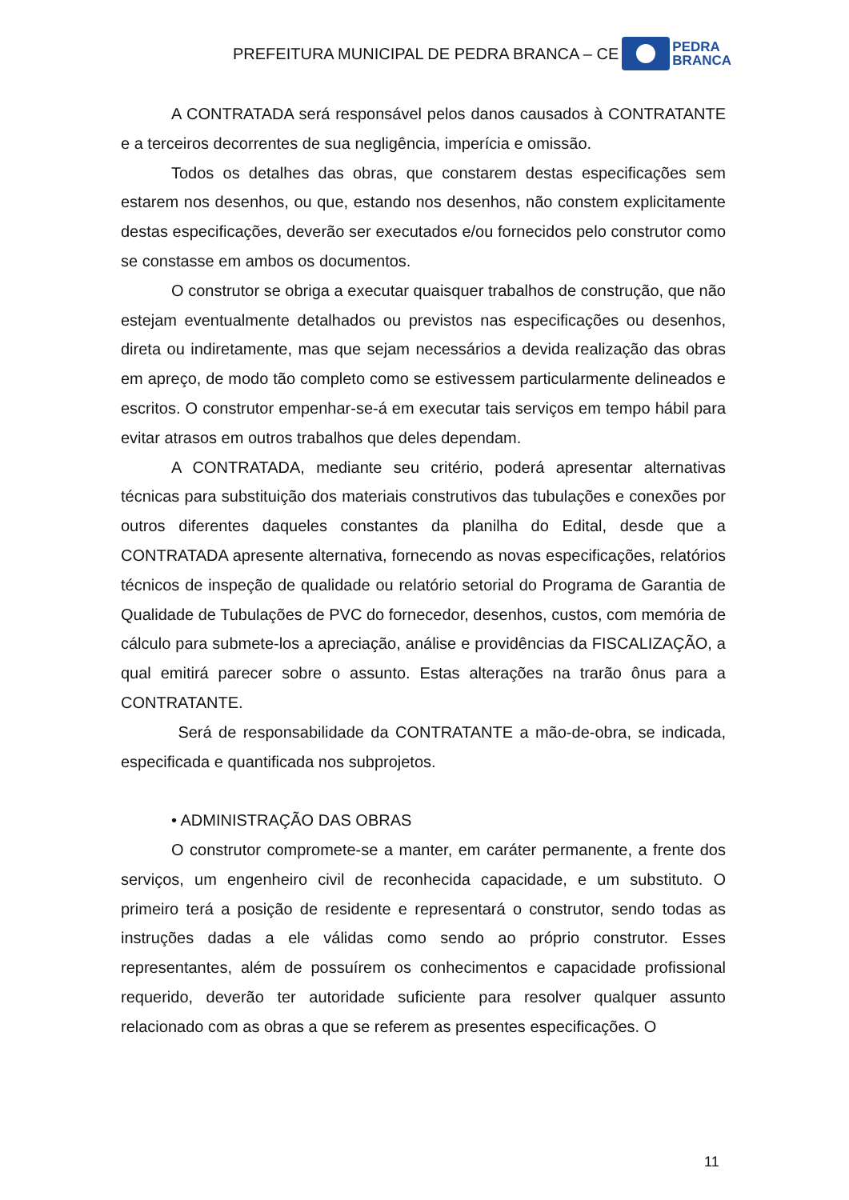PREFEITURA MUNICIPAL DE PEDRA BRANCA – CE
PEDRA
BRANCA
A CONTRATADA será responsável pelos danos causados à CONTRATANTE e a terceiros decorrentes de sua negligência, imperícia e omissão.
Todos os detalhes das obras, que constarem destas especificações sem estarem nos desenhos, ou que, estando nos desenhos, não constem explicitamente destas especificações, deverão ser executados e/ou fornecidos pelo construtor como se constasse em ambos os documentos.
O construtor se obriga a executar quaisquer trabalhos de construção, que não estejam eventualmente detalhados ou previstos nas especificações ou desenhos, direta ou indiretamente, mas que sejam necessários a devida realização das obras em apreço, de modo tão completo como se estivessem particularmente delineados e escritos. O construtor empenhar-se-á em executar tais serviços em tempo hábil para evitar atrasos em outros trabalhos que deles dependam.
A CONTRATADA, mediante seu critério, poderá apresentar alternativas técnicas para substituição dos materiais construtivos das tubulações e conexões por outros diferentes daqueles constantes da planilha do Edital, desde que a CONTRATADA apresente alternativa, fornecendo as novas especificações, relatórios técnicos de inspeção de qualidade ou relatório setorial do Programa de Garantia de Qualidade de Tubulações de PVC do fornecedor, desenhos, custos, com memória de cálculo para submete-los a apreciação, análise e providências da FISCALIZAÇÃO, a qual emitirá parecer sobre o assunto. Estas alterações na trarão ônus para a CONTRATANTE.
Será de responsabilidade da CONTRATANTE a mão-de-obra, se indicada, especificada e quantificada nos subprojetos.
• ADMINISTRAÇÃO DAS OBRAS
O construtor compromete-se a manter, em caráter permanente, a frente dos serviços, um engenheiro civil de reconhecida capacidade, e um substituto. O primeiro terá a posição de residente e representará o construtor, sendo todas as instruções dadas a ele válidas como sendo ao próprio construtor. Esses representantes, além de possuírem os conhecimentos e capacidade profissional requerido, deverão ter autoridade suficiente para resolver qualquer assunto relacionado com as obras a que se referem as presentes especificações. O
11